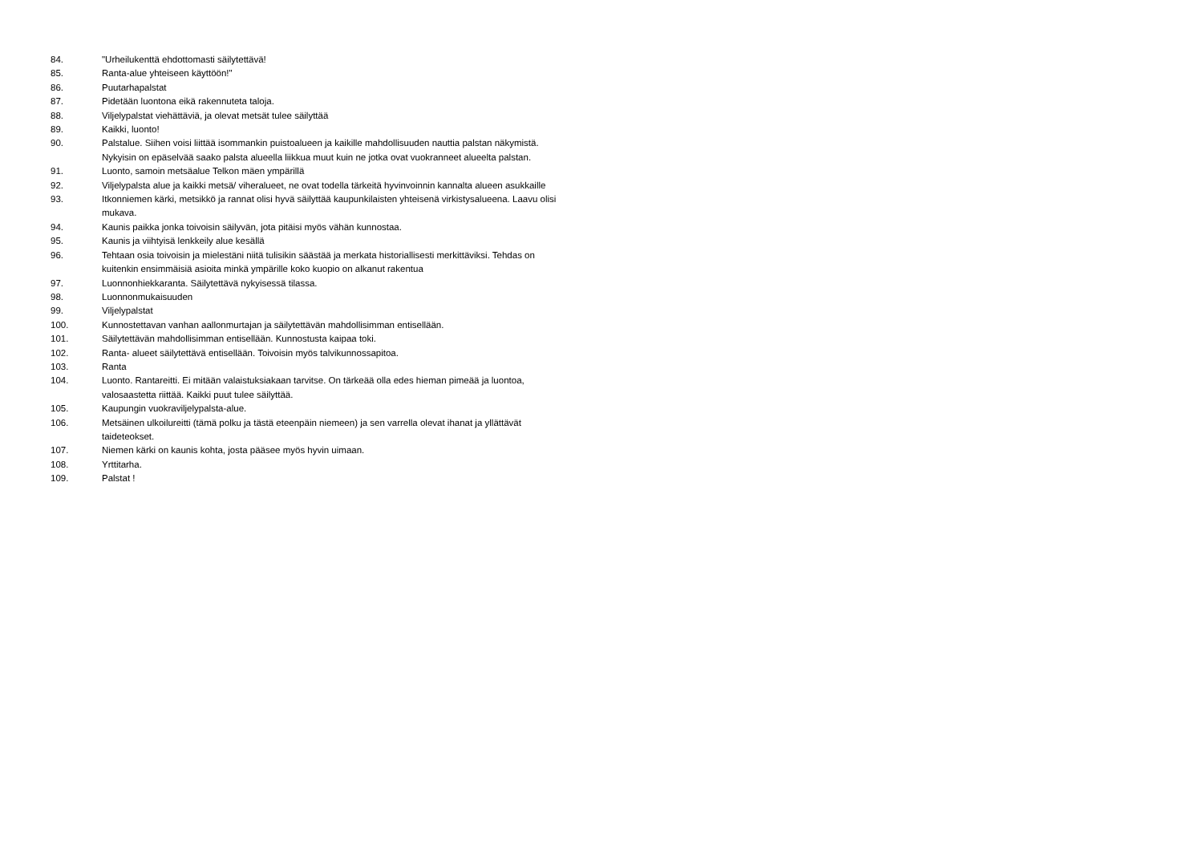84. "Urheilukenttä ehdottomasti säilytettävä!
85. Ranta-alue yhteiseen käyttöön!"
86. Puutarhapalstat
87. Pidetään luontona eikä rakennuteta taloja.
88. Viljelypalstat viehättäviä, ja olevat metsät tulee säilyttää
89. Kaikki, luonto!
90. Palstalue. Siihen voisi liittää isommankin puistoalueen ja kaikille mahdollisuuden nauttia palstan näkymistä. Nykyisin on epäselvää saako palsta alueella liikkua muut kuin ne jotka ovat vuokranneet alueelta palstan.
91. Luonto, samoin metsäalue Telkon mäen ympärillä
92. Viljelypalsta alue ja kaikki metsä/ viheralueet, ne ovat todella tärkeitä hyvinvoinnin kannalta alueen asukkaille
93. Itkonniemen kärki, metsikkö ja rannat olisi hyvä säilyttää kaupunkilaisten yhteisenä virkistysalueena. Laavu olisi mukava.
94. Kaunis paikka jonka toivoisin säilyvän, jota pitäisi myös vähän kunnostaa.
95. Kaunis ja viihtyisä lenkkeily alue kesällä
96. Tehtaan osia toivoisin ja mielestäni niitä tulisikin säästää ja merkata historiallisesti merkittäviksi. Tehdas on kuitenkin ensimmäisiä asioita minkä ympärille koko kuopio on alkanut rakentua
97. Luonnonhiekkaranta. Säilytettävä nykyisessä tilassa.
98. Luonnonmukaisuuden
99. Viljelypalstat
100. Kunnostettavan vanhan aallonmurtajan ja säilytettävän mahdollisimman entisellään.
101. Säilytettävän mahdollisimman entisellään. Kunnostusta kaipaa toki.
102. Ranta- alueet säilytettävä entisellään. Toivoisin myös talvikunnossapitoa.
103. Ranta
104. Luonto. Rantareitti. Ei mitään valaistuksiakaan tarvitse. On tärkeää olla edes hieman pimeää ja luontoa, valosaastetta riittää. Kaikki puut tulee säilyttää.
105. Kaupungin vuokraviljelypalsta-alue.
106. Metsäinen ulkoilureitti (tämä polku ja tästä eteenpäin niemeen) ja sen varrella olevat ihanat ja yllättävät taideteokset.
107. Niemen kärki on kaunis kohta, josta pääsee myös hyvin uimaan.
108. Yrttitarha.
109. Palstat !